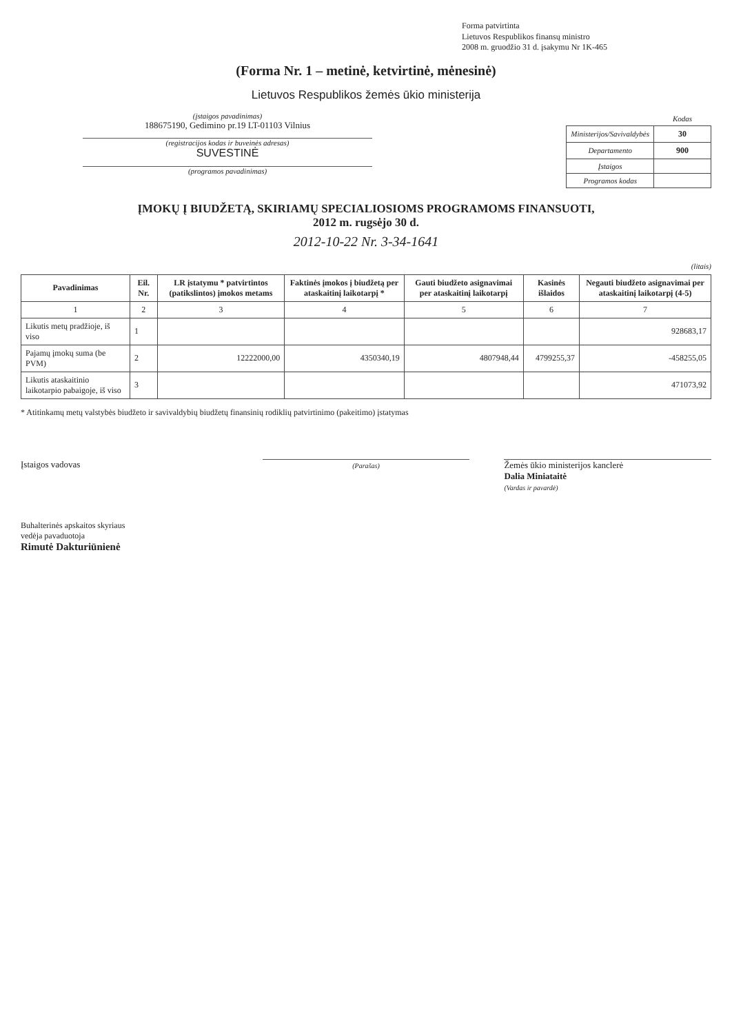Forma patvirtinta
Lietuvos Respublikos finansų ministro
2008 m. gruodžio 31 d. įsakymu Nr 1K-465
(Forma Nr. 1 – metinė, ketvirtinė, mėnesinė)
Lietuvos Respublikos žemės ūkio ministerija
(įstaigos pavadinimas)
188675190, Gedimino pr.19 LT-01103 Vilnius
(registracijos kodas ir buveinės adresas)
SUVESTINĖ
(programos pavadinimas)
| | Kodas |
| Ministerijos/Savivaldybės | 30 |
| Departamento | 900 |
| Įstaigos | |
| Programos kodas | |
ĮMOKŲ Į BIUDŽETĄ, SKIRIAMŲ SPECIALIOSIOMS PROGRAMOMS FINANSUOTI,
2012 m. rugsėjo 30 d.
2012-10-22 Nr. 3-34-1641
(litais)
| Pavadinimas | Eil. Nr. | LR įstatymu * patvirtintos (patikslintos) įmokos metams | Faktinės įmokos į biudžetą per ataskaitinį laikotarpį * | Gauti biudžeto asignavimai per ataskaitinį laikotarpį | Kasinės išlaidos | Negauti biudžeto asignavimai per ataskaitinį laikotarpį (4-5) |
| --- | --- | --- | --- | --- | --- | --- |
| 1 | 2 | 3 | 4 | 5 | 6 | 7 |
| Likutis metų pradžioje, iš viso | 1 | | | | | 928683,17 |
| Pajamų įmokų suma (be PVM) | 2 | 12222000,00 | 4350340,19 | 4807948,44 | 4799255,37 | -458255,05 |
| Likutis ataskaitinio laikotarpio pabaigoje, iš viso | 3 | | | | | 471073,92 |
* Atitinkamų metų valstybės biudžeto ir savivaldybių biudžetų finansinių rodiklių patvirtinimo (pakeitimo) įstatymas
Įstaigos vadovas
(Parašas)
Žemės ūkio ministerijos kanclerė
Dalia Miniataitė
(Vardas ir pavardė)
Buhalterinės apskaitos skyriaus
vedėja pavaduotoja
Rimutė Dakturiūnienė